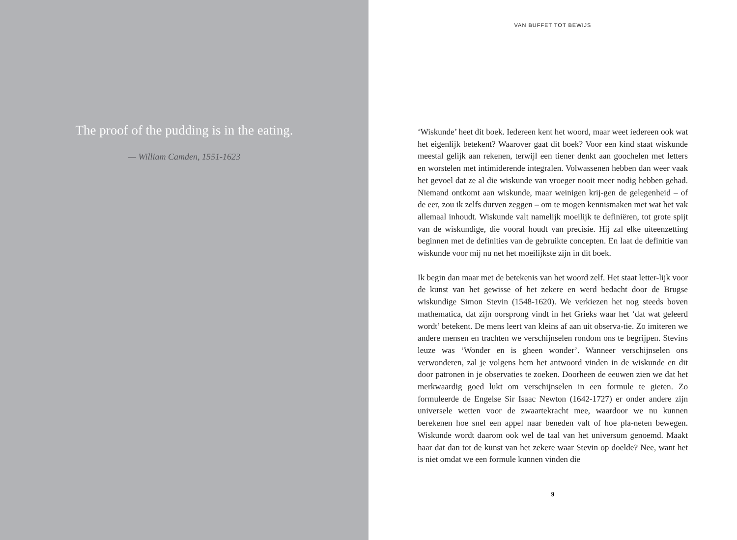The proof of the pudding is in the eating.
— William Camden, 1551-1623
VAN BUFFET TOT BEWIJS
‘Wiskunde’ heet dit boek. Iedereen kent het woord, maar weet iedereen ook wat het eigenlijk betekent? Waarover gaat dit boek? Voor een kind staat wiskunde meestal gelijk aan rekenen, terwijl een tiener denkt aan goochelen met letters en worstelen met intimiderende integralen. Volwassenen hebben dan weer vaak het gevoel dat ze al die wiskunde van vroeger nooit meer nodig hebben gehad. Niemand ontkomt aan wiskunde, maar weinigen krij-gen de gelegenheid – of de eer, zou ik zelfs durven zeggen – om te mogen kennismaken met wat het vak allemaal inhoudt. Wiskunde valt namelijk moeilijk te definiëren, tot grote spijt van de wiskundige, die vooral houdt van precisie. Hij zal elke uiteenzetting beginnen met de definities van de gebruikte concepten. En laat de definitie van wiskunde voor mij nu net het moeilijkste zijn in dit boek.
Ik begin dan maar met de betekenis van het woord zelf. Het staat letter-lijk voor de kunst van het gewisse of het zekere en werd bedacht door de Brugse wiskundige Simon Stevin (1548-1620). We verkiezen het nog steeds boven mathematica, dat zijn oorsprong vindt in het Grieks waar het ‘dat wat geleerd wordt’ betekent. De mens leert van kleins af aan uit observa-tie. Zo imiteren we andere mensen en trachten we verschijnselen rondom ons te begrijpen. Stevins leuze was ‘Wonder en is gheen wonder’. Wanneer verschijnselen ons verwonderen, zal je volgens hem het antwoord vinden in de wiskunde en dit door patronen in je observaties te zoeken. Doorheen de eeuwen zien we dat het merkwaardig goed lukt om verschijnselen in een formule te gieten. Zo formuleerde de Engelse Sir Isaac Newton (1642-1727) er onder andere zijn universele wetten voor de zwaartekracht mee, waardoor we nu kunnen berekenen hoe snel een appel naar beneden valt of hoe pla-neten bewegen. Wiskunde wordt daarom ook wel de taal van het universum genoemd. Maakt haar dat dan tot de kunst van het zekere waar Stevin op doelde? Nee, want het is niet omdat we een formule kunnen vinden die
9